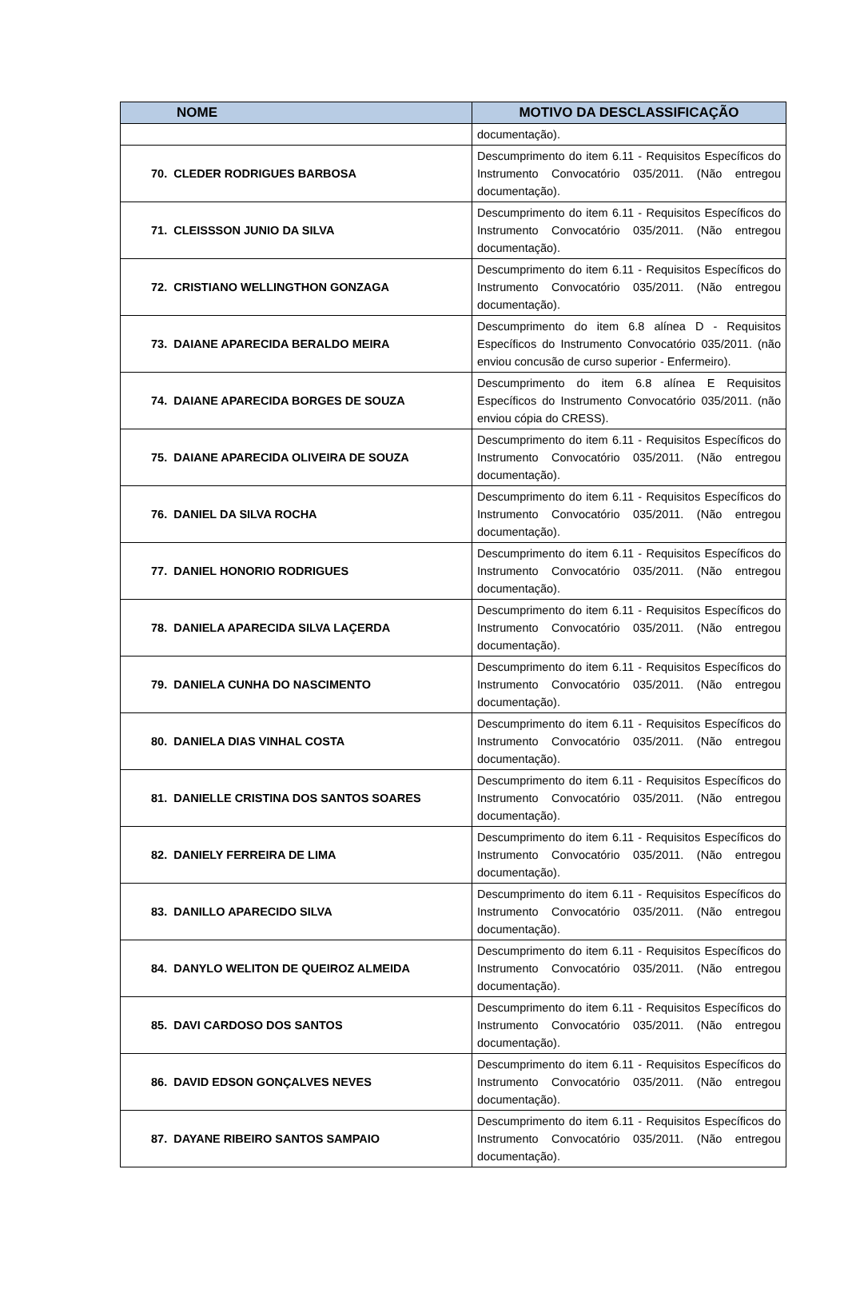| NOME | MOTIVO DA DESCLASSIFICAÇÃO |
| --- | --- |
| | documentação). |
| 70. CLEDER RODRIGUES BARBOSA | Descumprimento do item 6.11 - Requisitos Específicos do Instrumento Convocatório 035/2011. (Não entregou documentação). |
| 71. CLEISSSON JUNIO DA SILVA | Descumprimento do item 6.11 - Requisitos Específicos do Instrumento Convocatório 035/2011. (Não entregou documentação). |
| 72. CRISTIANO WELLINGTHON GONZAGA | Descumprimento do item 6.11 - Requisitos Específicos do Instrumento Convocatório 035/2011. (Não entregou documentação). |
| 73. DAIANE APARECIDA BERALDO MEIRA | Descumprimento do item 6.8 alínea D - Requisitos Específicos do Instrumento Convocatório 035/2011. (não enviou concusão de curso superior - Enfermeiro). |
| 74. DAIANE APARECIDA BORGES DE SOUZA | Descumprimento do item 6.8 alínea E Requisitos Específicos do Instrumento Convocatório 035/2011. (não enviou cópia do CRESS). |
| 75. DAIANE APARECIDA OLIVEIRA DE SOUZA | Descumprimento do item 6.11 - Requisitos Específicos do Instrumento Convocatório 035/2011. (Não entregou documentação). |
| 76. DANIEL DA SILVA ROCHA | Descumprimento do item 6.11 - Requisitos Específicos do Instrumento Convocatório 035/2011. (Não entregou documentação). |
| 77. DANIEL HONORIO RODRIGUES | Descumprimento do item 6.11 - Requisitos Específicos do Instrumento Convocatório 035/2011. (Não entregou documentação). |
| 78. DANIELA APARECIDA SILVA LAÇERDA | Descumprimento do item 6.11 - Requisitos Específicos do Instrumento Convocatório 035/2011. (Não entregou documentação). |
| 79. DANIELA CUNHA DO NASCIMENTO | Descumprimento do item 6.11 - Requisitos Específicos do Instrumento Convocatório 035/2011. (Não entregou documentação). |
| 80. DANIELA DIAS VINHAL COSTA | Descumprimento do item 6.11 - Requisitos Específicos do Instrumento Convocatório 035/2011. (Não entregou documentação). |
| 81. DANIELLE CRISTINA DOS SANTOS SOARES | Descumprimento do item 6.11 - Requisitos Específicos do Instrumento Convocatório 035/2011. (Não entregou documentação). |
| 82. DANIELY FERREIRA DE LIMA | Descumprimento do item 6.11 - Requisitos Específicos do Instrumento Convocatório 035/2011. (Não entregou documentação). |
| 83. DANILLO APARECIDO SILVA | Descumprimento do item 6.11 - Requisitos Específicos do Instrumento Convocatório 035/2011. (Não entregou documentação). |
| 84. DANYLO WELITON DE QUEIROZ ALMEIDA | Descumprimento do item 6.11 - Requisitos Específicos do Instrumento Convocatório 035/2011. (Não entregou documentação). |
| 85. DAVI CARDOSO DOS SANTOS | Descumprimento do item 6.11 - Requisitos Específicos do Instrumento Convocatório 035/2011. (Não entregou documentação). |
| 86. DAVID EDSON GONÇALVES NEVES | Descumprimento do item 6.11 - Requisitos Específicos do Instrumento Convocatório 035/2011. (Não entregou documentação). |
| 87. DAYANE RIBEIRO SANTOS SAMPAIO | Descumprimento do item 6.11 - Requisitos Específicos do Instrumento Convocatório 035/2011. (Não entregou documentação). |